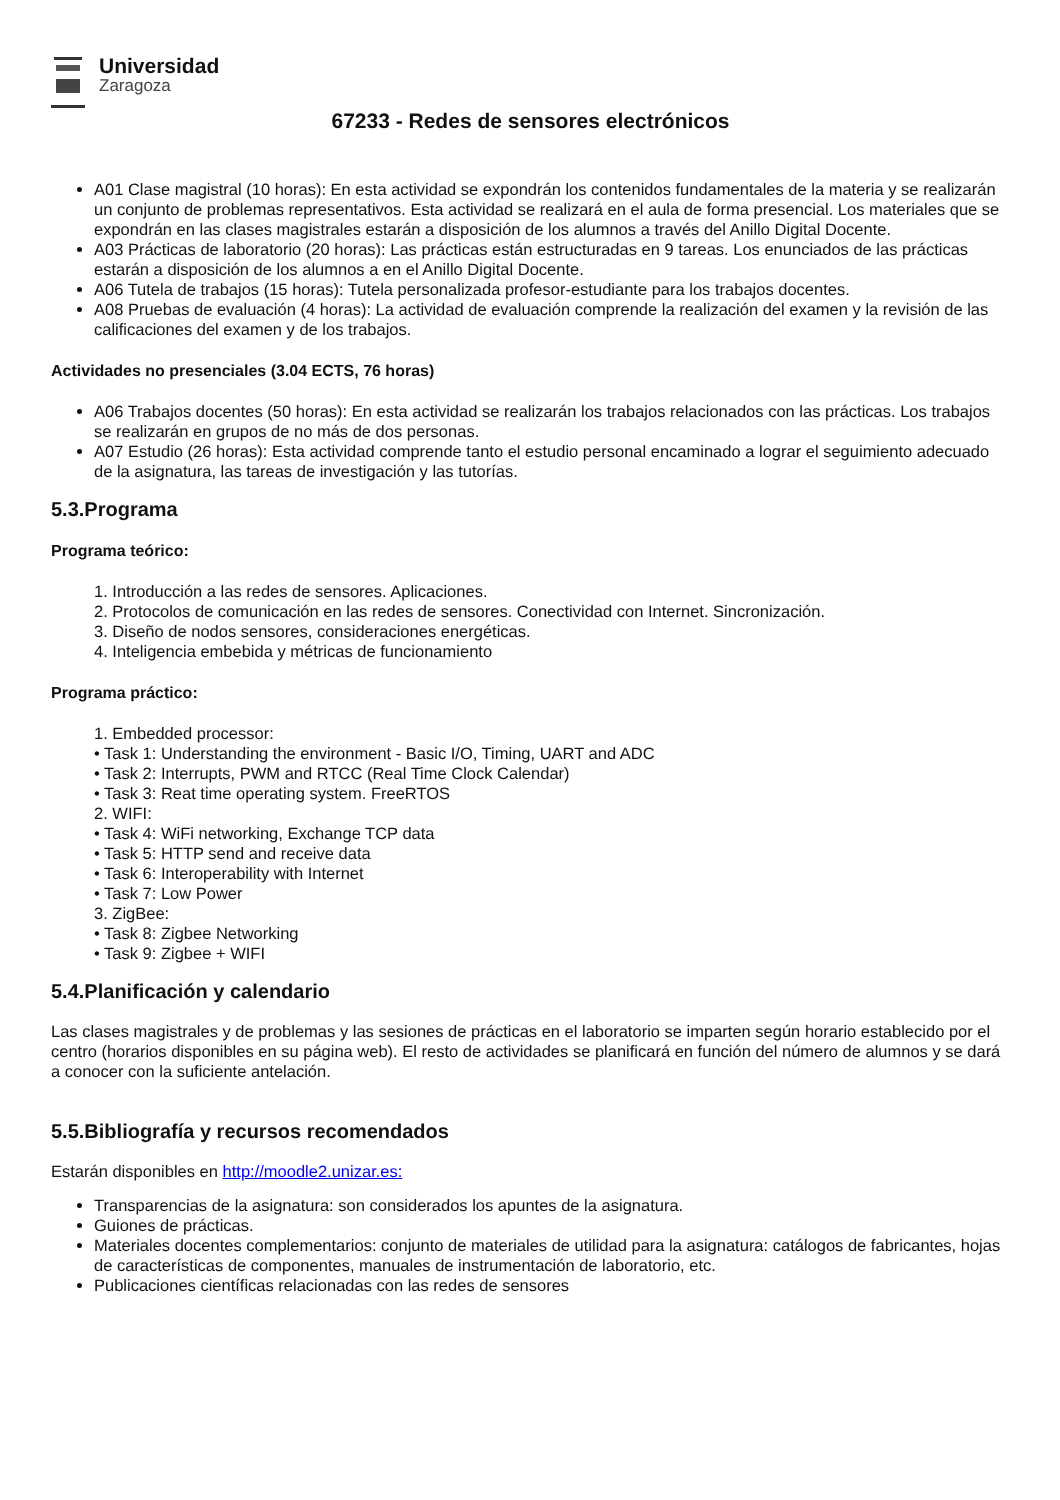Universidad
Zaragoza
67233 - Redes de sensores electrónicos
A01 Clase magistral (10 horas): En esta actividad se expondrán los contenidos fundamentales de la materia y se realizarán un conjunto de problemas representativos. Esta actividad se realizará en el aula de forma presencial. Los materiales que se expondrán en las clases magistrales estarán a disposición de los alumnos a través del Anillo Digital Docente.
A03 Prácticas de laboratorio (20 horas): Las prácticas están estructuradas en 9 tareas. Los enunciados de las prácticas estarán a disposición de los alumnos a en el Anillo Digital Docente.
A06 Tutela de trabajos (15 horas): Tutela personalizada profesor-estudiante para los trabajos docentes.
A08 Pruebas de evaluación (4 horas): La actividad de evaluación comprende la realización del examen y la revisión de las calificaciones del examen y de los trabajos.
Actividades no presenciales (3.04 ECTS, 76 horas)
A06 Trabajos docentes (50 horas): En esta actividad se realizarán los trabajos relacionados con las prácticas. Los trabajos se realizarán en grupos de no más de dos personas.
A07 Estudio (26 horas): Esta actividad comprende tanto el estudio personal encaminado a lograr el seguimiento adecuado de la asignatura, las tareas de investigación y las tutorías.
5.3.Programa
Programa teórico:
1. Introducción a las redes de sensores. Aplicaciones.
2. Protocolos de comunicación en las redes de sensores. Conectividad con Internet. Sincronización.
3. Diseño de nodos sensores, consideraciones energéticas.
4. Inteligencia embebida y métricas de funcionamiento
Programa práctico:
1. Embedded processor:
• Task 1: Understanding the environment - Basic I/O, Timing, UART and ADC
• Task 2: Interrupts, PWM and RTCC (Real Time Clock Calendar)
• Task 3: Reat time operating system. FreeRTOS
2. WIFI:
• Task 4: WiFi networking, Exchange TCP data
• Task 5: HTTP send and receive data
• Task 6: Interoperability with Internet
• Task 7: Low Power
3. ZigBee:
• Task 8: Zigbee Networking
• Task 9: Zigbee + WIFI
5.4.Planificación y calendario
Las clases magistrales y de problemas y las sesiones de prácticas en el laboratorio se imparten según horario establecido por el centro (horarios disponibles en su página web). El resto de actividades se planificará en función del número de alumnos y se dará a conocer con la suficiente antelación.
5.5.Bibliografía y recursos recomendados
Estarán disponibles en http://moodle2.unizar.es:
Transparencias de la asignatura: son considerados los apuntes de la asignatura.
Guiones de prácticas.
Materiales docentes complementarios: conjunto de materiales de utilidad para la asignatura: catálogos de fabricantes, hojas de características de componentes, manuales de instrumentación de laboratorio, etc.
Publicaciones científicas relacionadas con las redes de sensores